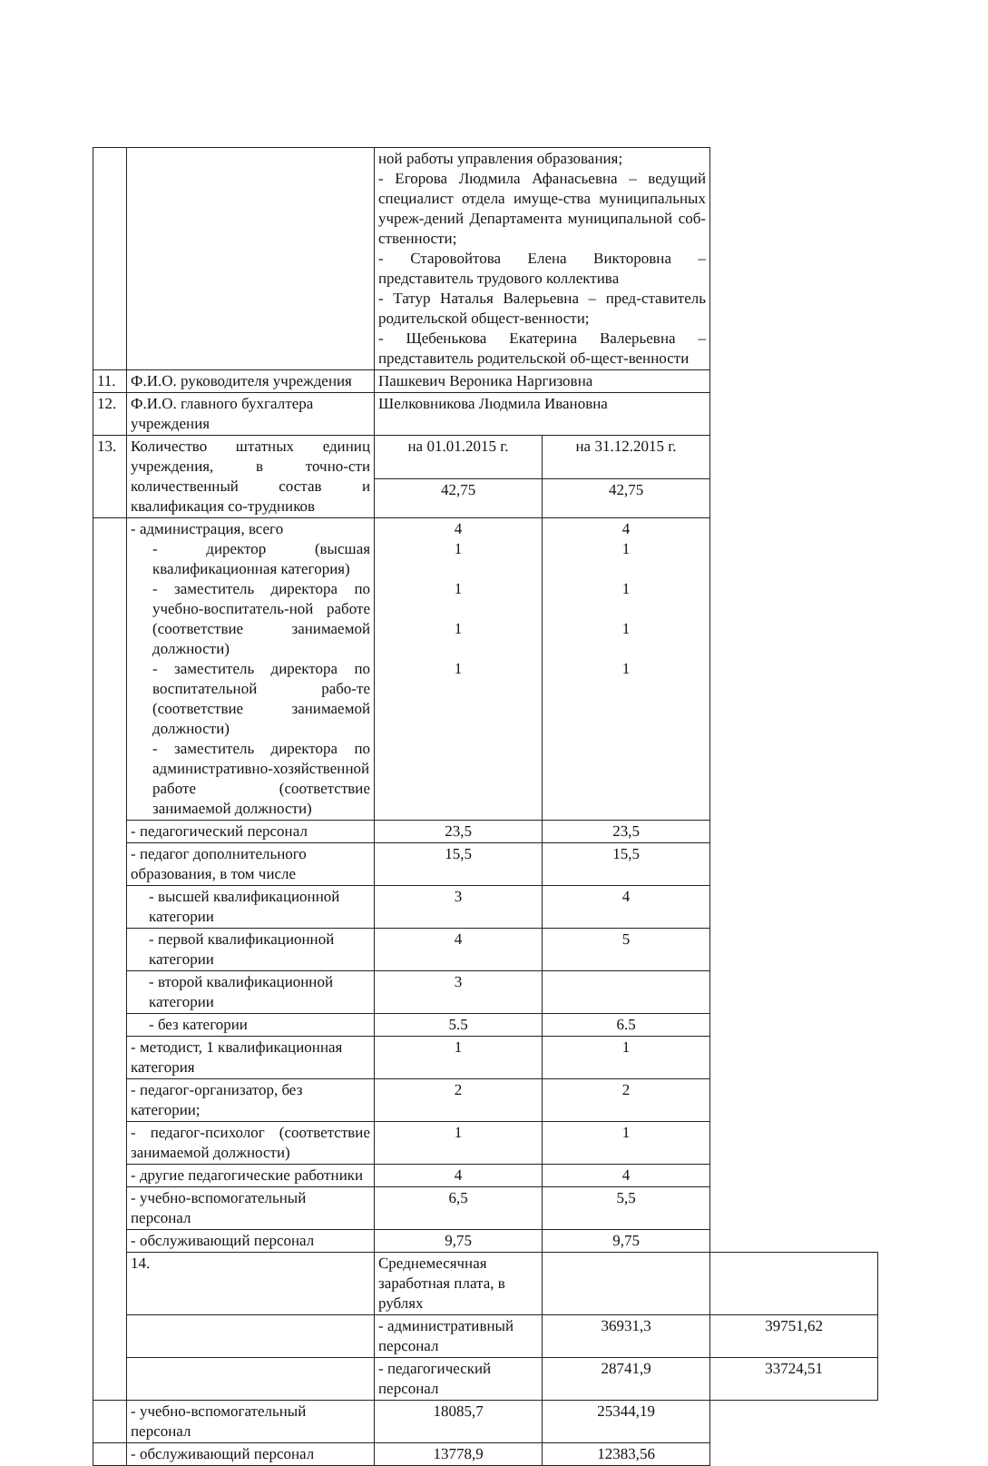| | | ной работы управления образования; - Егорова Людмила Афанасьевна – ведущий специалист отдела имуще-ства муниципальных учреж-дений Департамента муниципальной соб-ственности; - Старовойтова Елена Викторовна – представитель трудового коллектива - Татур Наталья Валерьевна – пред-ставитель родительской общест-венности; - Щебенькова Екатерина Валерьевна – представитель родительской об-щест-венности | | |
| 11. | Ф.И.О. руководителя учреждения | Пашкевич Вероника Наргизовна | | |
| 12. | Ф.И.О. главного бухгалтера учреждения | Шелковникова Людмила Ивановна | | |
| 13. | Количество штатных единиц учреждения, в точно-сти количественный состав и квалификация со-трудников | на 01.01.2015 г. | на 31.12.2015 г. | |
| | | 42,75 | 42,75 | |
| | - администрация, всего - директор (высшая квалификационная категория) - заместитель директора по учебно-воспитатель-ной работе (соответствие занимаемой должности) - заместитель директора по воспитательной рабо-те (соответствие занимаемой должности) - заместитель директора по административно-хозяйственной работе (соответствие занимаемой должности) | 4 1 1 1 1 | 4 1 1 1 1 | |
| | - педагогический персонал | 23,5 | 23,5 | |
| | - педагог дополнительного образования, в том числе | 15,5 | 15,5 | |
| | - высшей квалификационной категории | 3 | 4 | |
| | - первой квалификационной категории | 4 | 5 | |
| | - второй квалификационной категории | 3 | | |
| | - без категории | 5.5 | 6.5 | |
| | - методист, 1 квалификационная категория | 1 | 1 | |
| | - педагог-организатор, без категории; | 2 | 2 | |
| | - педагог-психолог (соответствие занимаемой должности) | 1 | 1 | |
| | - другие педагогические работники | 4 | 4 | |
| | - учебно-вспомогательный персонал | 6,5 | 5,5 | |
| | - обслуживающий персонал | 9,75 | 9,75 | |
| | 14. | Среднемесячная заработная плата, в рублях | | |
| | | - административный персонал | 36931,3 | 39751,62 |
| | | - педагогический персонал | 28741,9 | 33724,51 |
| | - учебно-вспомогательный персонал | 18085,7 | 25344,19 | |
| | - обслуживающий персонал | 13778,9 | 12383,56 | |